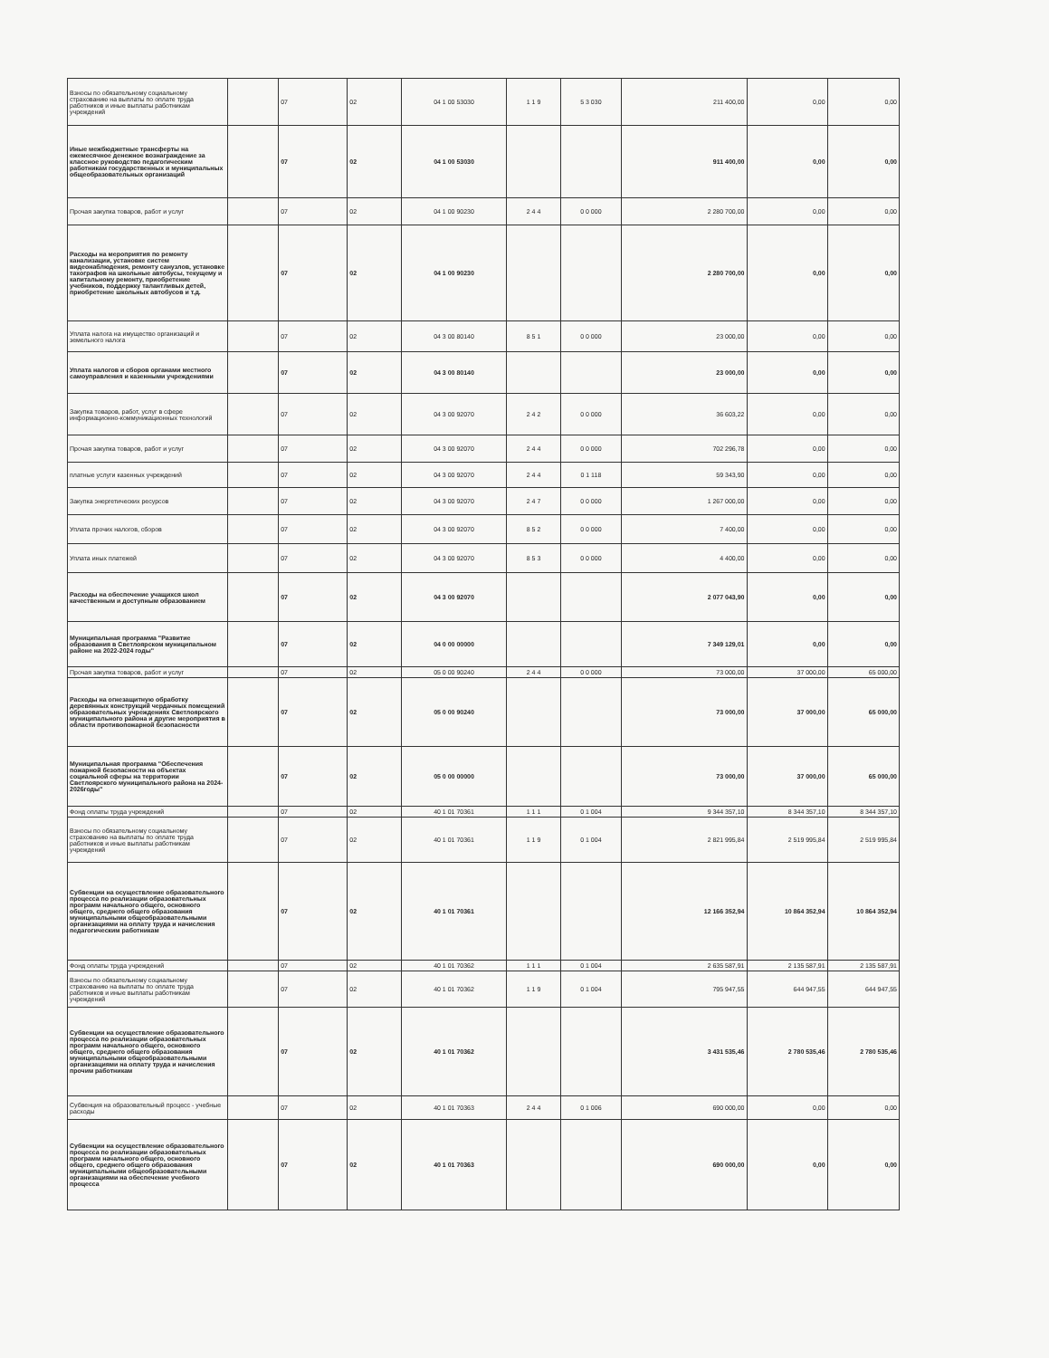| Взносы по обязательному социальному страхованию на выплаты по оплате труда работников и иные выплаты работникам учреждений | | 07 | 02 | 04 1 00 53030 | 1 1 9 | 5 3 030 | 211 400,00 | 0,00 | 0,00 |
| Иные межбюджетные трансферты на ежемесячное денежное вознаграждение за классное руководство педагогическим работникам государственных и муниципальных общеобразовательных организаций | | 07 | 02 | 04 1 00 53030 | | | 911 400,00 | 0,00 | 0,00 |
| Прочая закупка товаров, работ и услуг | | 07 | 02 | 04 1 00 90230 | 2 4 4 | 0 0 000 | 2 280 700,00 | 0,00 | 0,00 |
| Расходы на мероприятия по ремонту канализации, установке систем видеонаблюдения, ремонту санузлов, установке тахографов на школьные автобусы, текущему и капитальному ремонту, приобретение учебников, поддержку талантливых детей, приобретение школьных автобусов и т.д. | | 07 | 02 | 04 1 00 90230 | | | 2 280 700,00 | 0,00 | 0,00 |
| Уплата налога на имущество организаций и земельного налога | | 07 | 02 | 04 3 00 80140 | 8 5 1 | 0 0 000 | 23 000,00 | 0,00 | 0,00 |
| Уплата налогов и сборов органами местного самоуправления и казенными учреждениями | | 07 | 02 | 04 3 00 80140 | | | 23 000,00 | 0,00 | 0,00 |
| Закупка товаров, работ, услуг в сфере информационно-коммуникационных технологий | | 07 | 02 | 04 3 00 92070 | 2 4 2 | 0 0 000 | 36 603,22 | 0,00 | 0,00 |
| Прочая закупка товаров, работ и услуг | | 07 | 02 | 04 3 00 92070 | 2 4 4 | 0 0 000 | 702 296,78 | 0,00 | 0,00 |
| платные услуги казенных учреждений | | 07 | 02 | 04 3 00 92070 | 2 4 4 | 0 1 118 | 59 343,90 | 0,00 | 0,00 |
| Закупка энергетических ресурсов | | 07 | 02 | 04 3 00 92070 | 2 4 7 | 0 0 000 | 1 267 000,00 | 0,00 | 0,00 |
| Уплата прочих налогов, сборов | | 07 | 02 | 04 3 00 92070 | 8 5 2 | 0 0 000 | 7 400,00 | 0,00 | 0,00 |
| Уплата иных платежей | | 07 | 02 | 04 3 00 92070 | 8 5 3 | 0 0 000 | 4 400,00 | 0,00 | 0,00 |
| Расходы на обеспечение учащихся школ качественным и доступным образованием | | 07 | 02 | 04 3 00 92070 | | | 2 077 043,90 | 0,00 | 0,00 |
| Муниципальная программа "Развитие образования в Светлоярском муниципальном районе на 2022-2024 годы" | | 07 | 02 | 04 0 00 00000 | | | 7 349 129,01 | 0,00 | 0,00 |
| Прочая закупка товаров, работ и услуг | | 07 | 02 | 05 0 00 90240 | 2 4 4 | 0 0 000 | 73 000,00 | 37 000,00 | 65 000,00 |
| Расходы на огнезащитную обработку деревянных конструкций чердачных помещений образовательных учреждениях Светлоярского муниципального района и другие мероприятия в области противопожарной безопасности | | 07 | 02 | 05 0 00 90240 | | | 73 000,00 | 37 000,00 | 65 000,00 |
| Муниципальная программа "Обеспечения пожарной безопасности на объектах социальной сферы на территории Светлоярского муниципального района на 2024-2026годы" | | 07 | 02 | 05 0 00 00000 | | | 73 000,00 | 37 000,00 | 65 000,00 |
| Фонд оплаты труда учреждений | | 07 | 02 | 40 1 01 70361 | 1 1 1 | 0 1 004 | 9 344 357,10 | 8 344 357,10 | 8 344 357,10 |
| Взносы по обязательному социальному страхованию на выплаты по оплате труда работников и иные выплаты работникам учреждений | | 07 | 02 | 40 1 01 70361 | 1 1 9 | 0 1 004 | 2 821 995,84 | 2 519 995,84 | 2 519 995,84 |
| Субвенции на осуществление образовательного процесса по реализации образовательных программ начального общего, основного общего, среднего общего образования муниципальными общеобразовательными организациями на оплату труда и начисления педагогическим работникам | | 07 | 02 | 40 1 01 70361 | | | 12 166 352,94 | 10 864 352,94 | 10 864 352,94 |
| Фонд оплаты труда учреждений | | 07 | 02 | 40 1 01 70362 | 1 1 1 | 0 1 004 | 2 635 587,91 | 2 135 587,91 | 2 135 587,91 |
| Взносы по обязательному социальному страхованию на выплаты по оплате труда работников и иные выплаты работникам учреждений | | 07 | 02 | 40 1 01 70362 | 1 1 9 | 0 1 004 | 795 947,55 | 644 947,55 | 644 947,55 |
| Субвенции на осуществление образовательного процесса по реализации образовательных программ начального общего, основного общего, среднего общего образования муниципальными общеобразовательными организациями на оплату труда и начисления прочим работникам | | 07 | 02 | 40 1 01 70362 | | | 3 431 535,46 | 2 780 535,46 | 2 780 535,46 |
| Субвенция на образовательный процесс - учебные расходы | | 07 | 02 | 40 1 01 70363 | 2 4 4 | 0 1 006 | 690 000,00 | 0,00 | 0,00 |
| Субвенции на осуществление образовательного процесса по реализации образовательных программ начального общего, основного общего, среднего общего образования муниципальными общеобразовательными организациями на обеспечение учебного процесса | | 07 | 02 | 40 1 01 70363 | | | 690 000,00 | 0,00 | 0,00 |